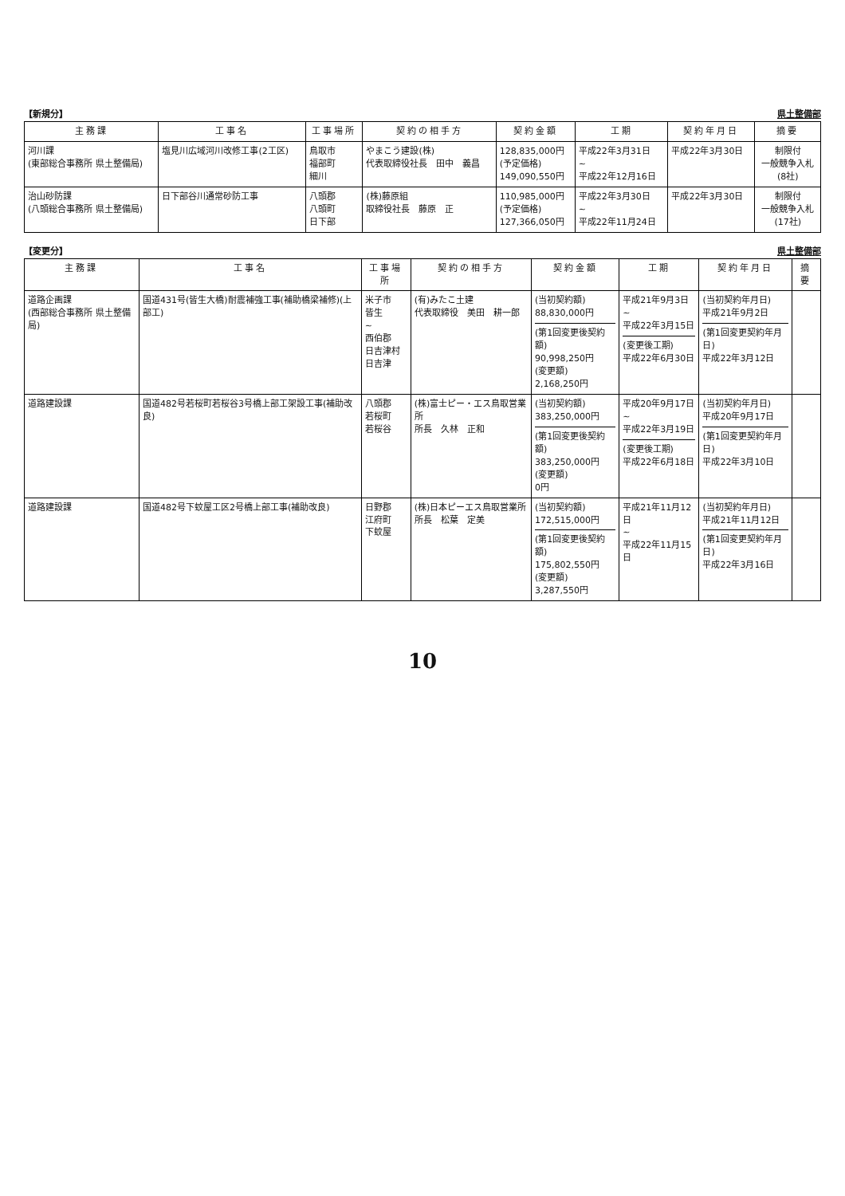【新規分】 県土整備部
| 主務課 | 工事名 | 工事場所 | 契約の相手方 | 契約金額 | 工期 | 契約年月日 | 摘要 |
| --- | --- | --- | --- | --- | --- | --- | --- |
| 河川課 (東部総合事務所 県土整備局) | 塩見川広域河川改修工事(2工区) | 鳥取市 福部町 細川 | やまこう建設(株) 代表取締役社長 田中 義昌 | 128,835,000円 (予定価格) 149,090,550円 | 平成22年3月31日 ~ 平成22年12月16日 | 平成22年3月30日 | 制限付 一般競争入札 (8社) |
| 治山砂防課 (八頭総合事務所 県土整備局) | 日下部谷川通常砂防工事 | 八頭郡 八頭町 日下部 | (株)藤原組 取締役社長 藤原 正 | 110,985,000円 (予定価格) 127,366,050円 | 平成22年3月30日 ~ 平成22年11月24日 | 平成22年3月30日 | 制限付 一般競争入札 (17社) |
【変更分】 県土整備部
| 主務課 | 工事名 | 工事場所 | 契約の相手方 | 契約金額 | 工期 | 契約年月日 | 摘要 |
| --- | --- | --- | --- | --- | --- | --- | --- |
| 道路企画課 (西部総合事務所 県土整備局) | 国道431号(皆生大橋)耐震補強工事(補助橋梁補修)(上部工) | 米子市 皆生 ~ 西伯郡 日吉津村 日吉津 | (有)みたこ土建 代表取締役 美田 耕一郎 | (当初契約額) 88,830,000円 (第1回変更後契約額) 90,998,250円 (変更額) 2,168,250円 | 平成21年9月3日 ~ 平成22年3月15日 (変更後工期) 平成22年6月30日 | (当初契約年月日) 平成21年9月2日 (第1回変更契約年月日) 平成22年3月12日 | |
| 道路建設課 | 国道482号若桜町若桜谷3号橋上部工架設工事(補助改良) | 八頭郡 若桜町 若桜谷 | (株)富士ピー・エス鳥取営業所 所長 久林 正和 | (当初契約額) 383,250,000円 (第1回変更後契約額) 383,250,000円 (変更額) 0円 | 平成20年9月17日 ~ 平成22年3月19日 (変更後工期) 平成22年6月18日 | (当初契約年月日) 平成20年9月17日 (第1回変更契約年月日) 平成22年3月10日 | |
| 道路建設課 | 国道482号下蚊屋工区2号橋上部工事(補助改良) | 日野郡 江府町 下蚊屋 | (株)日本ピーエス鳥取営業所 所長 松葉 定美 | (当初契約額) 172,515,000円 (第1回変更後契約額) 175,802,550円 (変更額) 3,287,550円 | 平成21年11月12日 ~ 平成22年11月15日 | (当初契約年月日) 平成21年11月12日 (第1回変更契約年月日) 平成22年3月16日 | |
10